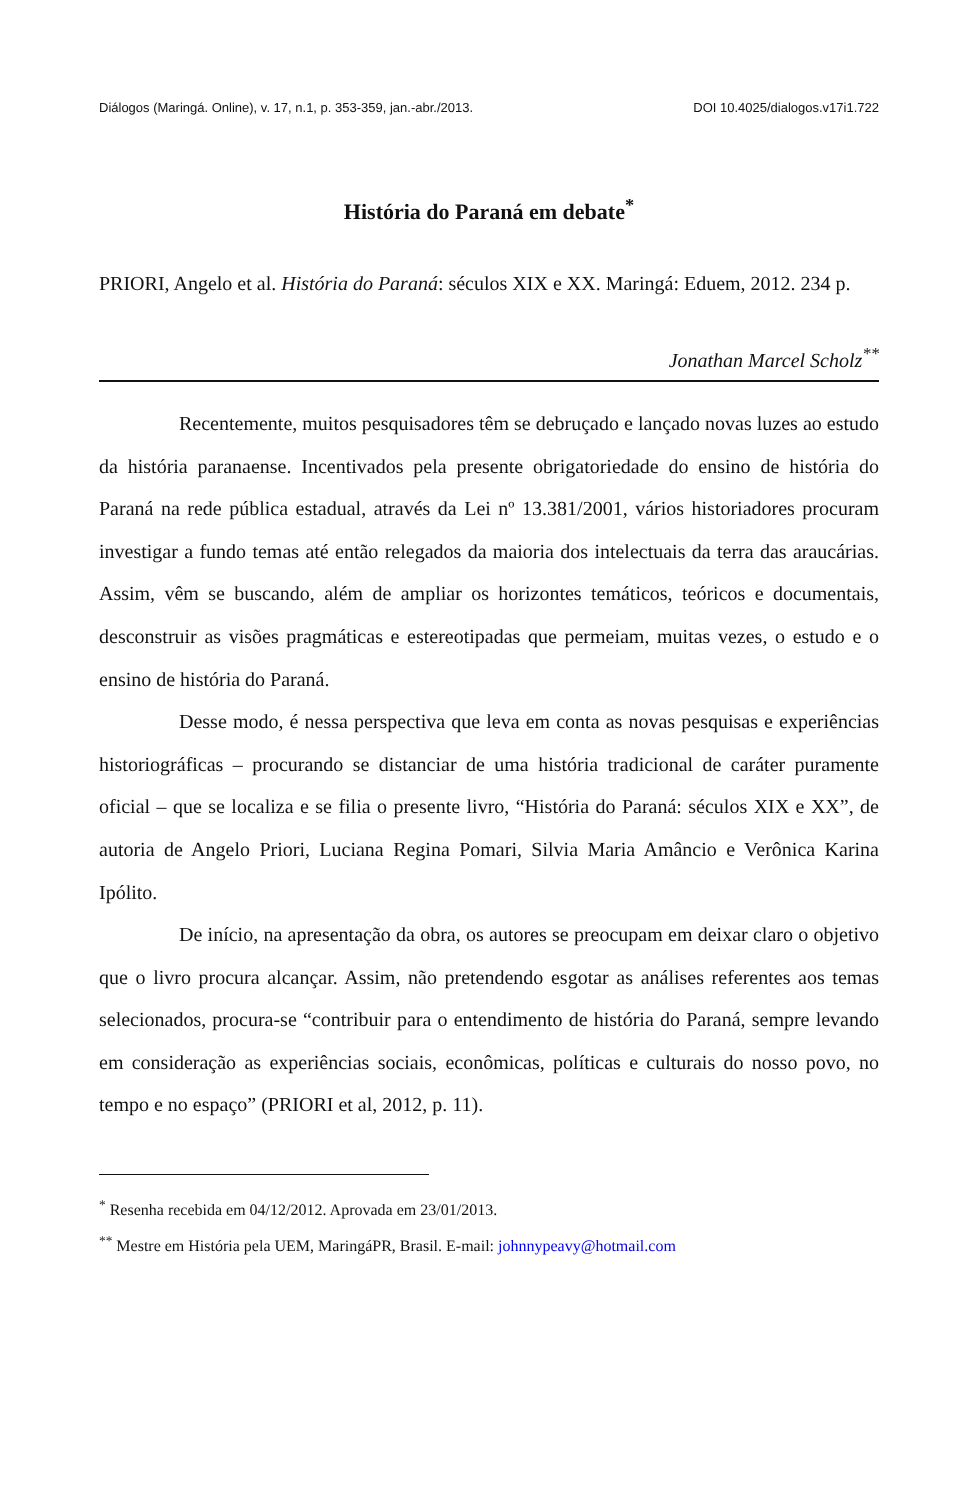Diálogos (Maringá. Online), v. 17, n.1, p. 353-359, jan.-abr./2013. DOI 10.4025/dialogos.v17i1.722
História do Paraná em debate<sup>*</sup>
PRIORI, Angelo et al. História do Paraná: séculos XIX e XX. Maringá: Eduem, 2012. 234 p.
Jonathan Marcel Scholz<sup>**</sup>
Recentemente, muitos pesquisadores têm se debruçado e lançado novas luzes ao estudo da história paranaense. Incentivados pela presente obrigatoriedade do ensino de história do Paraná na rede pública estadual, através da Lei nº 13.381/2001, vários historiadores procuram investigar a fundo temas até então relegados da maioria dos intelectuais da terra das araucárias. Assim, vêm se buscando, além de ampliar os horizontes temáticos, teóricos e documentais, desconstruir as visões pragmáticas e estereotipadas que permeiam, muitas vezes, o estudo e o ensino de história do Paraná.
Desse modo, é nessa perspectiva que leva em conta as novas pesquisas e experiências historiográficas – procurando se distanciar de uma história tradicional de caráter puramente oficial – que se localiza e se filia o presente livro, “História do Paraná: séculos XIX e XX”, de autoria de Angelo Priori, Luciana Regina Pomari, Silvia Maria Amâncio e Verônica Karina Ipólito.
De início, na apresentação da obra, os autores se preocupam em deixar claro o objetivo que o livro procura alcançar. Assim, não pretendendo esgotar as análises referentes aos temas selecionados, procura-se “contribuir para o entendimento de história do Paraná, sempre levando em consideração as experiências sociais, econômicas, políticas e culturais do nosso povo, no tempo e no espaço” (PRIORI et al, 2012, p. 11).
<sup>*</sup> Resenha recebida em 04/12/2012. Aprovada em 23/01/2013.
<sup>**</sup> Mestre em História pela UEM, MaringáPR, Brasil. E-mail: johnnypeavy@hotmail.com